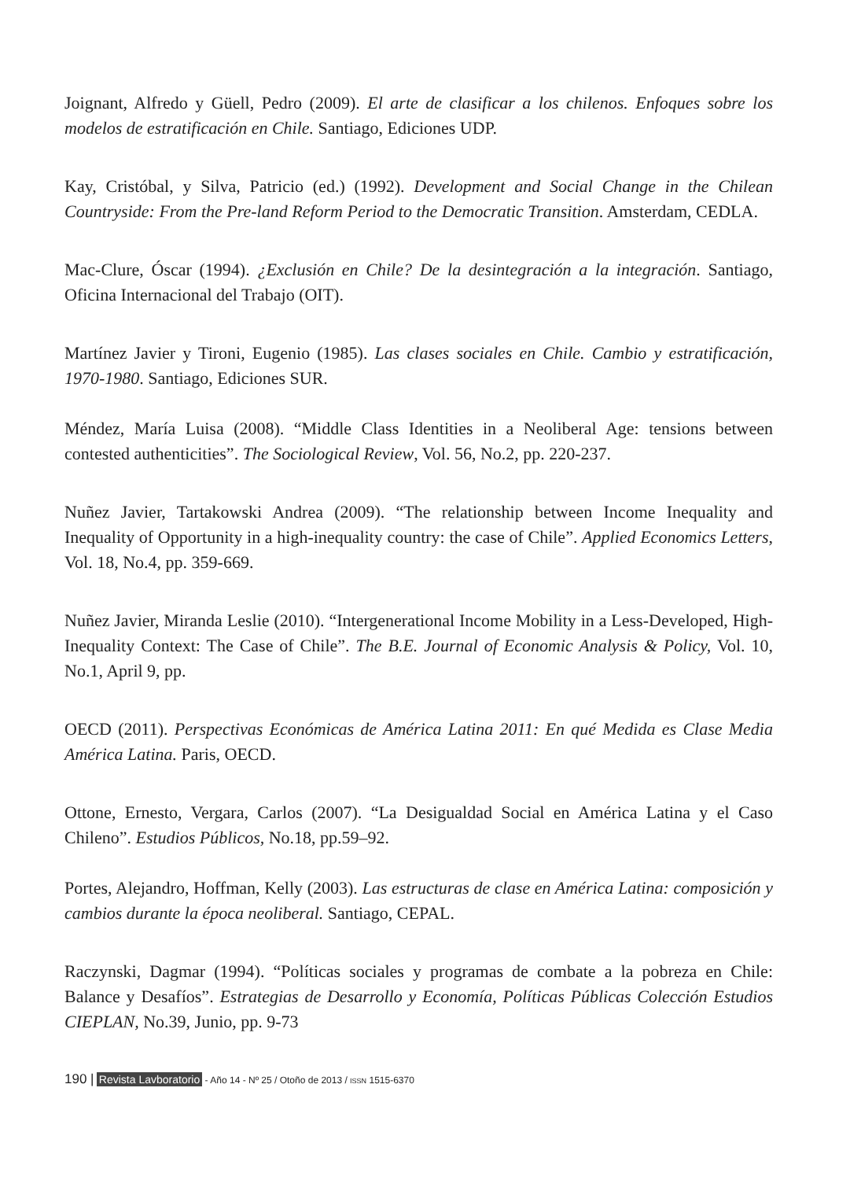Joignant, Alfredo y Güell, Pedro (2009). El arte de clasificar a los chilenos. Enfoques sobre los modelos de estratificación en Chile. Santiago, Ediciones UDP.
Kay, Cristóbal, y Silva, Patricio (ed.) (1992). Development and Social Change in the Chilean Countryside: From the Pre-land Reform Period to the Democratic Transition. Amsterdam, CEDLA.
Mac-Clure, Óscar (1994). ¿Exclusión en Chile? De la desintegración a la integración. Santiago, Oficina Internacional del Trabajo (OIT).
Martínez Javier y Tironi, Eugenio (1985). Las clases sociales en Chile. Cambio y estratificación, 1970-1980. Santiago, Ediciones SUR.
Méndez, María Luisa (2008). “Middle Class Identities in a Neoliberal Age: tensions between contested authenticities”. The Sociological Review, Vol. 56, No.2, pp. 220-237.
Nuñez Javier, Tartakowski Andrea (2009). “The relationship between Income Inequality and Inequality of Opportunity in a high-inequality country: the case of Chile”. Applied Economics Letters, Vol. 18, No.4, pp. 359-669.
Nuñez Javier, Miranda Leslie (2010). “Intergenerational Income Mobility in a Less-Developed, High-Inequality Context: The Case of Chile”. The B.E. Journal of Economic Analysis & Policy, Vol. 10, No.1, April 9, pp.
OECD (2011). Perspectivas Económicas de América Latina 2011: En qué Medida es Clase Media América Latina. Paris, OECD.
Ottone, Ernesto, Vergara, Carlos (2007). “La Desigualdad Social en América Latina y el Caso Chileno”. Estudios Públicos, No.18, pp.59–92.
Portes, Alejandro, Hoffman, Kelly (2003). Las estructuras de clase en América Latina: composición y cambios durante la época neoliberal. Santiago, CEPAL.
Raczynski, Dagmar (1994). “Políticas sociales y programas de combate a la pobreza en Chile: Balance y Desafíos”. Estrategias de Desarrollo y Economía, Políticas Públicas Colección Estudios CIEPLAN, No.39, Junio, pp. 9-73
190 | Revista Lavboratorio - Año 14 - Nº 25 / Otoño de 2013 / ISSN 1515-6370